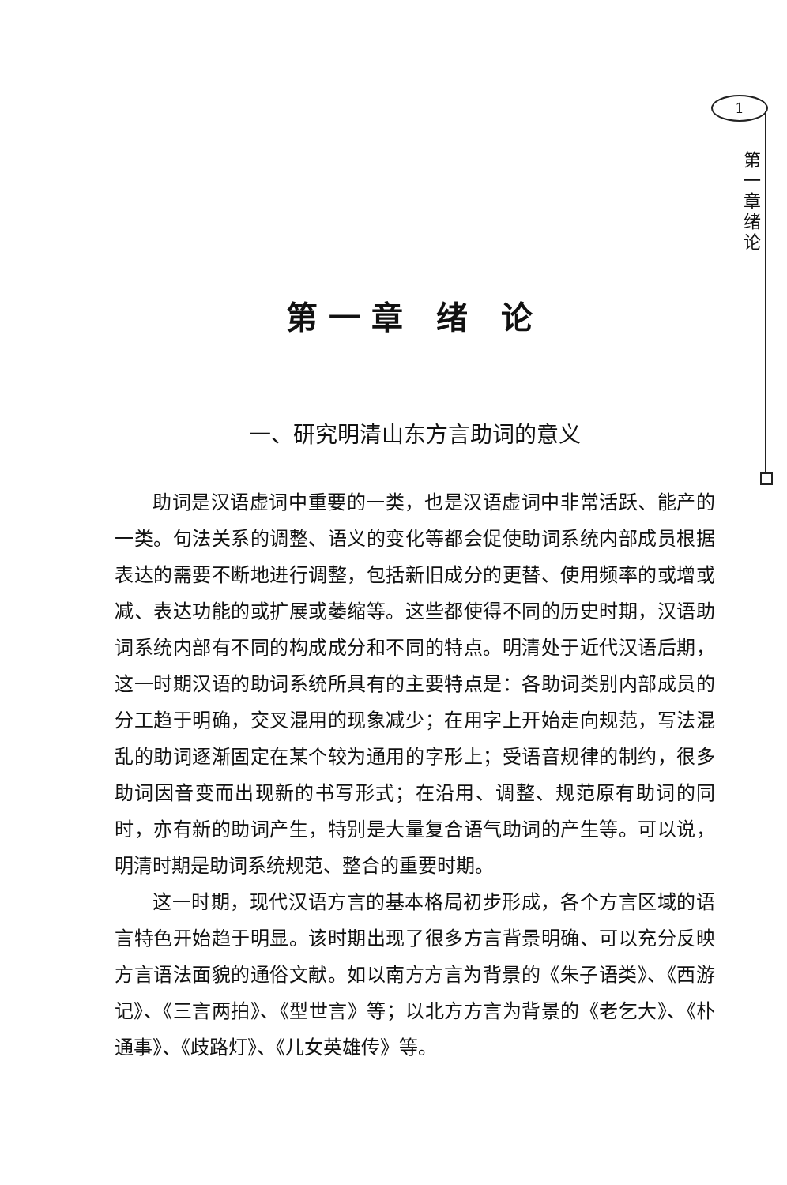1
第一章 绪论
第一章 绪 论
一、研究明清山东方言助词的意义
助词是汉语虚词中重要的一类，也是汉语虚词中非常活跃、能产的一类。句法关系的调整、语义的变化等都会促使助词系统内部成员根据表达的需要不断地进行调整，包括新旧成分的更替、使用频率的或增或减、表达功能的或扩展或萎缩等。这些都使得不同的历史时期，汉语助词系统内部有不同的构成成分和不同的特点。明清处于近代汉语后期，这一时期汉语的助词系统所具有的主要特点是：各助词类别内部成员的分工趋于明确，交叉混用的现象减少；在用字上开始走向规范，写法混乱的助词逐渐固定在某个较为通用的字形上；受语音规律的制约，很多助词因音变而出现新的书写形式；在沿用、调整、规范原有助词的同时，亦有新的助词产生，特别是大量复合语气助词的产生等。可以说，明清时期是助词系统规范、整合的重要时期。
这一时期，现代汉语方言的基本格局初步形成，各个方言区域的语言特色开始趋于明显。该时期出现了很多方言背景明确、可以充分反映方言语法面貌的通俗文献。如以南方方言为背景的《朱子语类》、《西游记》、《三言两拍》、《型世言》等；以北方方言为背景的《老乞大》、《朴通事》、《歧路灯》、《儿女英雄传》等。